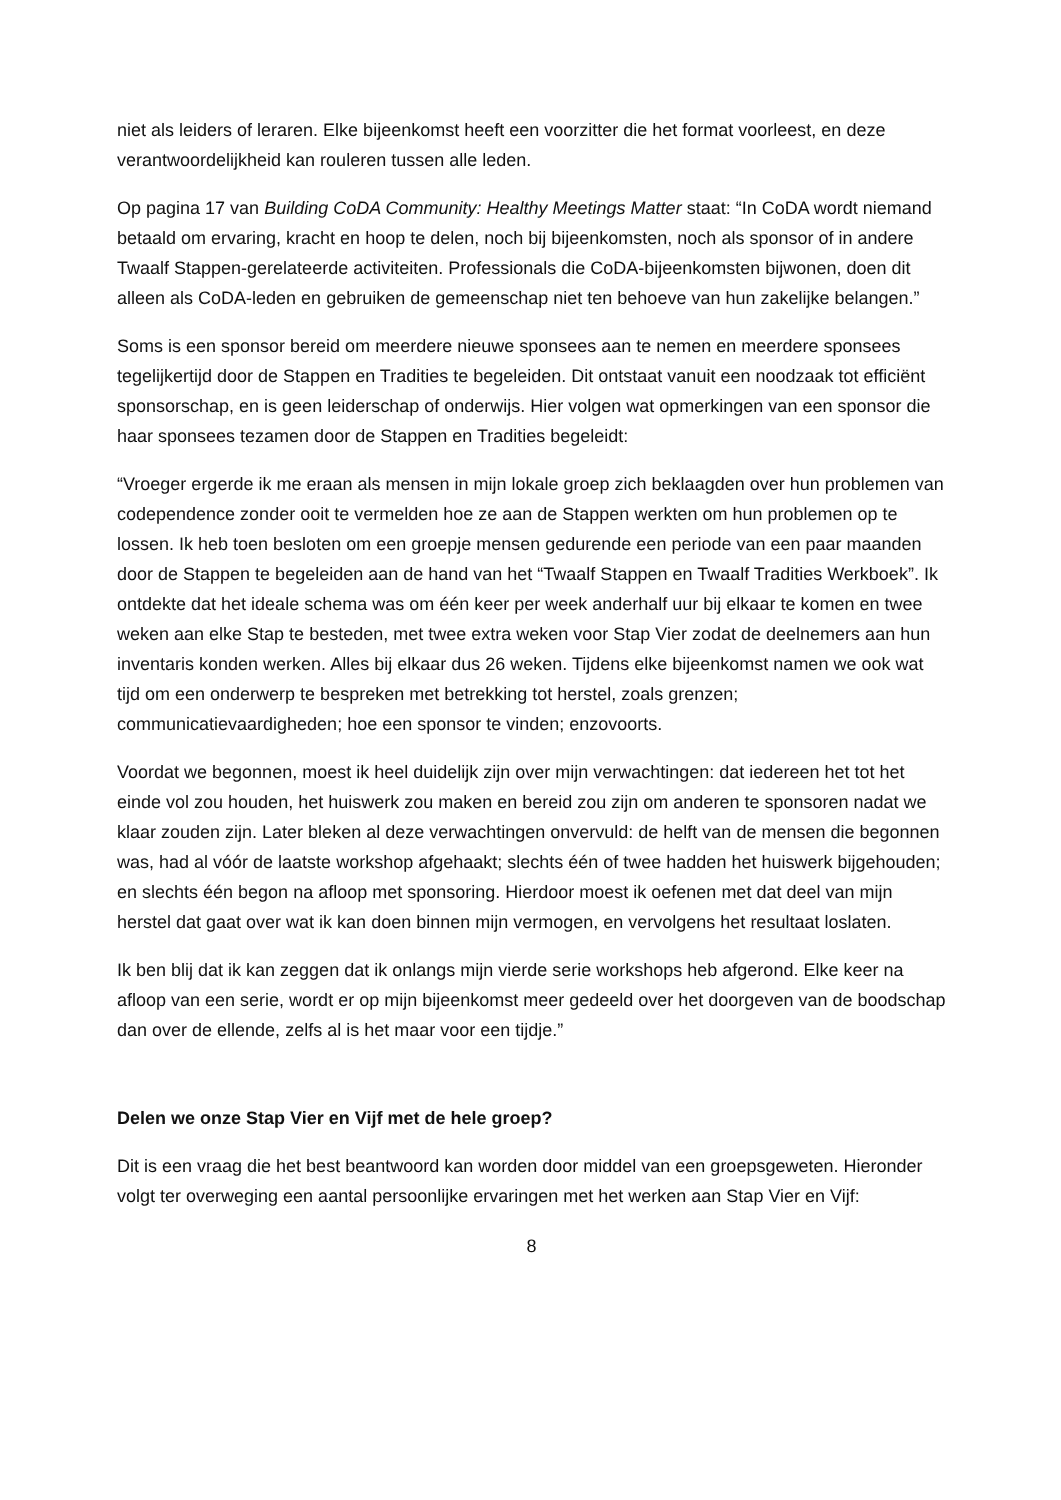niet als leiders of leraren. Elke bijeenkomst heeft een voorzitter die het format voorleest, en deze verantwoordelijkheid kan rouleren tussen alle leden.
Op pagina 17 van Building CoDA Community: Healthy Meetings Matter staat: “In CoDA wordt niemand betaald om ervaring, kracht en hoop te delen, noch bij bijeenkomsten, noch als sponsor of in andere Twaalf Stappen-gerelateerde activiteiten. Professionals die CoDA-bijeenkomsten bijwonen, doen dit alleen als CoDA-leden en gebruiken de gemeenschap niet ten behoeve van hun zakelijke belangen.”
Soms is een sponsor bereid om meerdere nieuwe sponsees aan te nemen en meerdere sponsees tegelijkertijd door de Stappen en Tradities te begeleiden. Dit ontstaat vanuit een noodzaak tot efficiënt sponsorschap, en is geen leiderschap of onderwijs. Hier volgen wat opmerkingen van een sponsor die haar sponsees tezamen door de Stappen en Tradities begeleidt:
“Vroeger ergerde ik me eraan als mensen in mijn lokale groep zich beklaagden over hun problemen van codependence zonder ooit te vermelden hoe ze aan de Stappen werkten om hun problemen op te lossen. Ik heb toen besloten om een groepje mensen gedurende een periode van een paar maanden door de Stappen te begeleiden aan de hand van het “Twaalf Stappen en Twaalf Tradities Werkboek”. Ik ontdekte dat het ideale schema was om één keer per week anderhalf uur bij elkaar te komen en twee weken aan elke Stap te besteden, met twee extra weken voor Stap Vier zodat de deelnemers aan hun inventaris konden werken. Alles bij elkaar dus 26 weken. Tijdens elke bijeenkomst namen we ook wat tijd om een onderwerp te bespreken met betrekking tot herstel, zoals grenzen; communicatievaardigheden; hoe een sponsor te vinden; enzovoorts.
Voordat we begonnen, moest ik heel duidelijk zijn over mijn verwachtingen: dat iedereen het tot het einde vol zou houden, het huiswerk zou maken en bereid zou zijn om anderen te sponsoren nadat we klaar zouden zijn. Later bleken al deze verwachtingen onvervuld: de helft van de mensen die begonnen was, had al vóór de laatste workshop afgehaakt; slechts één of twee hadden het huiswerk bijgehouden; en slechts één begon na afloop met sponsoring. Hierdoor moest ik oefenen met dat deel van mijn herstel dat gaat over wat ik kan doen binnen mijn vermogen, en vervolgens het resultaat loslaten.
Ik ben blij dat ik kan zeggen dat ik onlangs mijn vierde serie workshops heb afgerond. Elke keer na afloop van een serie, wordt er op mijn bijeenkomst meer gedeeld over het doorgeven van de boodschap dan over de ellende, zelfs al is het maar voor een tijdje.”
Delen we onze Stap Vier en Vijf met de hele groep?
Dit is een vraag die het best beantwoord kan worden door middel van een groepsgeweten. Hieronder volgt ter overweging een aantal persoonlijke ervaringen met het werken aan Stap Vier en Vijf:
8